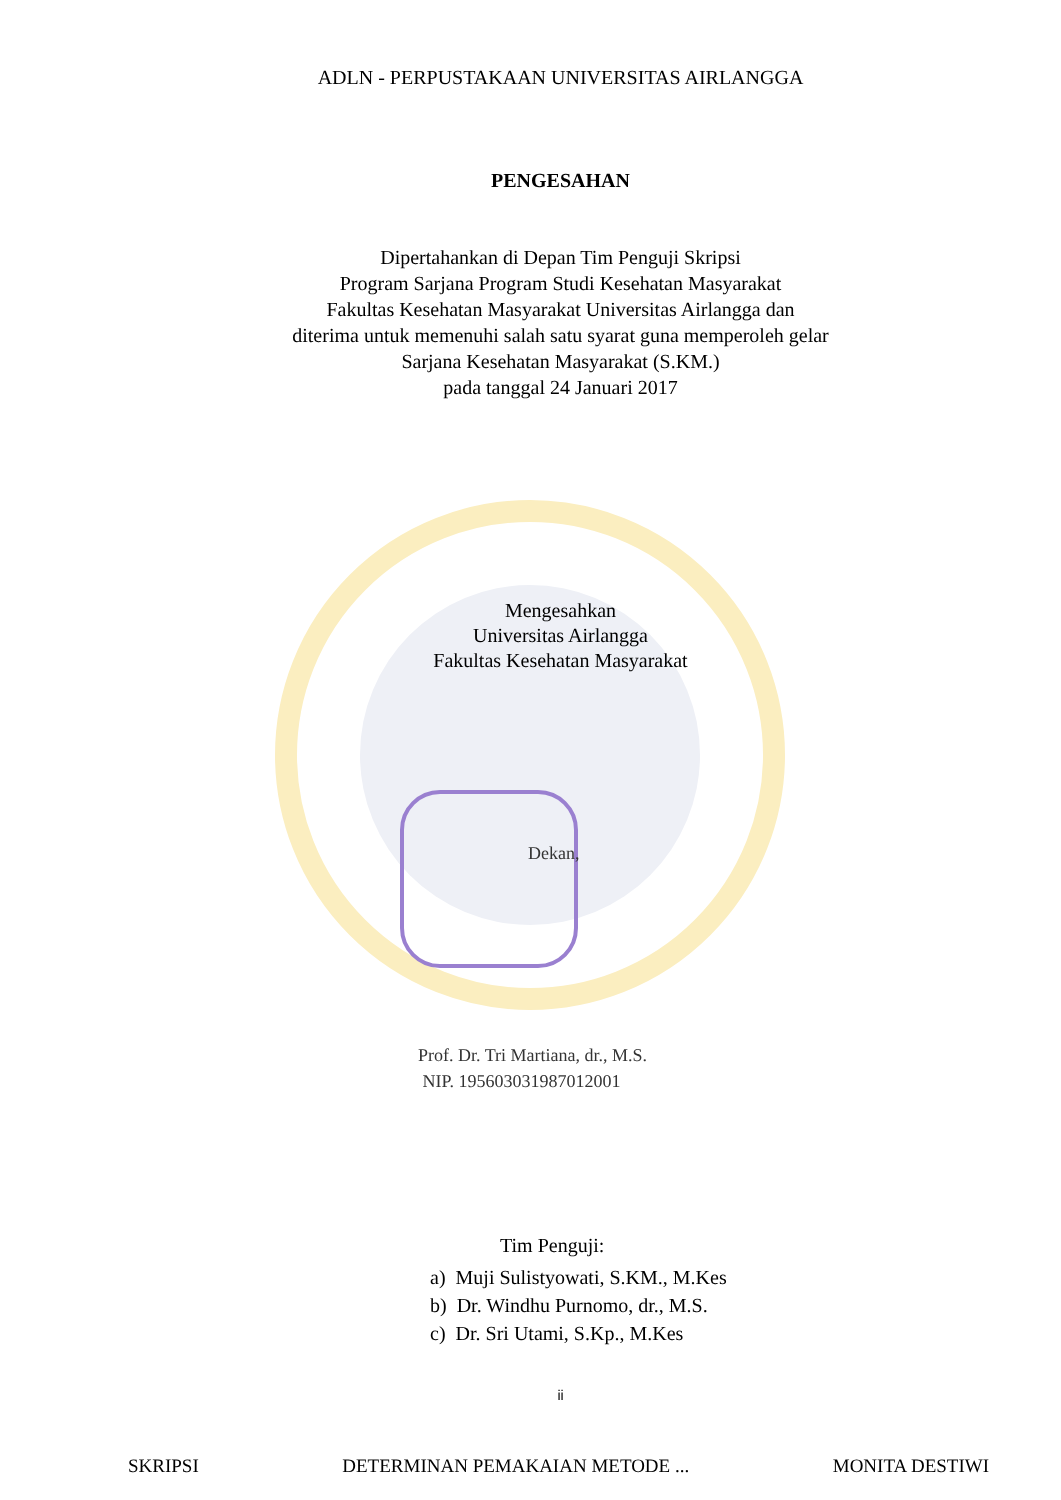ADLN - PERPUSTAKAAN UNIVERSITAS AIRLANGGA
PENGESAHAN
Dipertahankan di Depan Tim Penguji Skripsi
Program Sarjana Program Studi Kesehatan Masyarakat
Fakultas Kesehatan Masyarakat Universitas Airlangga dan
diterima untuk memenuhi salah satu syarat guna memperoleh gelar
Sarjana Kesehatan Masyarakat (S.KM.)
pada tanggal 24 Januari 2017
Mengesahkan
Universitas Airlangga
Fakultas Kesehatan Masyarakat
Dekan,
Prof. Dr. Tri Martiana, dr., M.S.
NIP. 195603031987012001
Tim Penguji:
a) Muji Sulistyowati, S.KM., M.Kes
b) Dr. Windhu Purnomo, dr., M.S.
c) Dr. Sri Utami, S.Kp., M.Kes
ii
SKRIPSI DETERMINAN PEMAKAIAN METODE ... MONITA DESTIWI